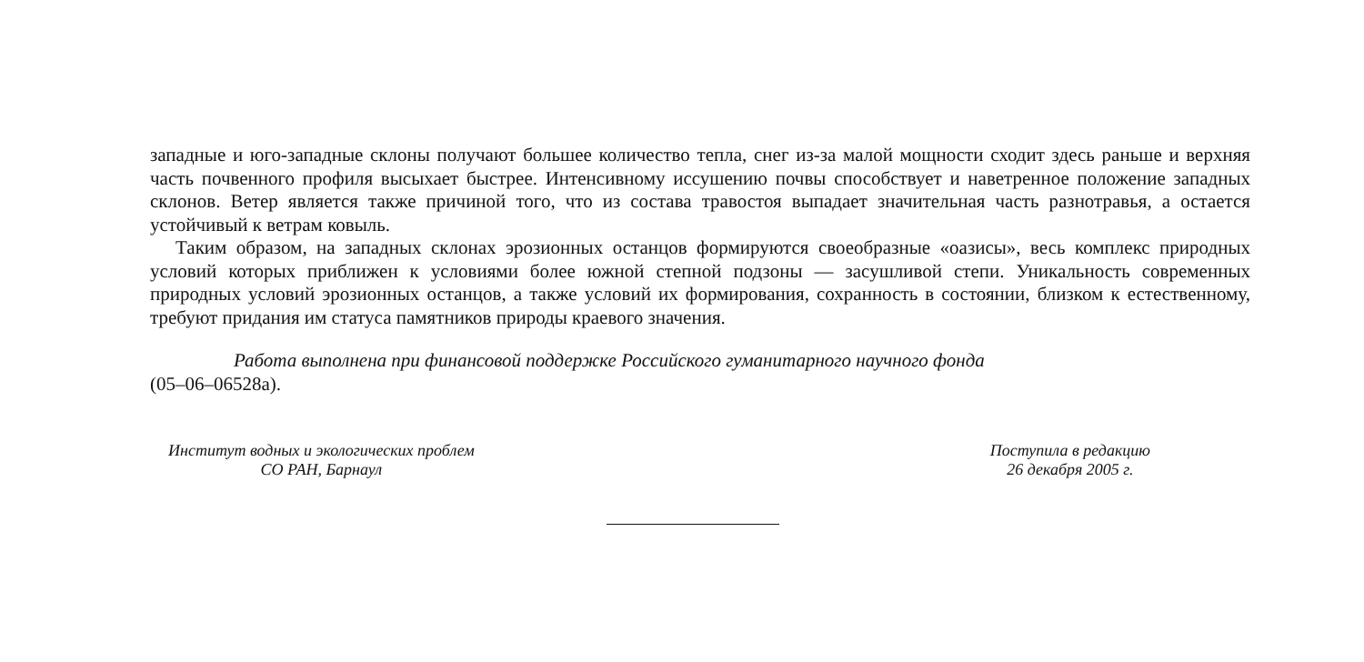западные и юго-западные склоны получают большее количество тепла, снег из-за малой мощности сходит здесь раньше и верхняя часть почвенного профиля высыхает быстрее. Интенсивному иссушению почвы способствует и наветренное положение западных склонов. Ветер является также причиной того, что из состава травостоя выпадает значительная часть разнотравья, а остается устойчивый к ветрам ковыль.
Таким образом, на западных склонах эрозионных останцов формируются своеобразные «оазисы», весь комплекс природных условий которых приближен к условиями более южной степной подзоны — засушливой степи. Уникальность современных природных условий эрозионных останцов, а также условий их формирования, сохранность в состоянии, близком к естественному, требуют придания им статуса памятников природы краевого значения.
Работа выполнена при финансовой поддержке Российского гуманитарного научного фонда
(05–06–06528а).
Институт водных и экологических проблем
СО РАН, Барнаул
Поступила в редакцию
26 декабря 2005 г.